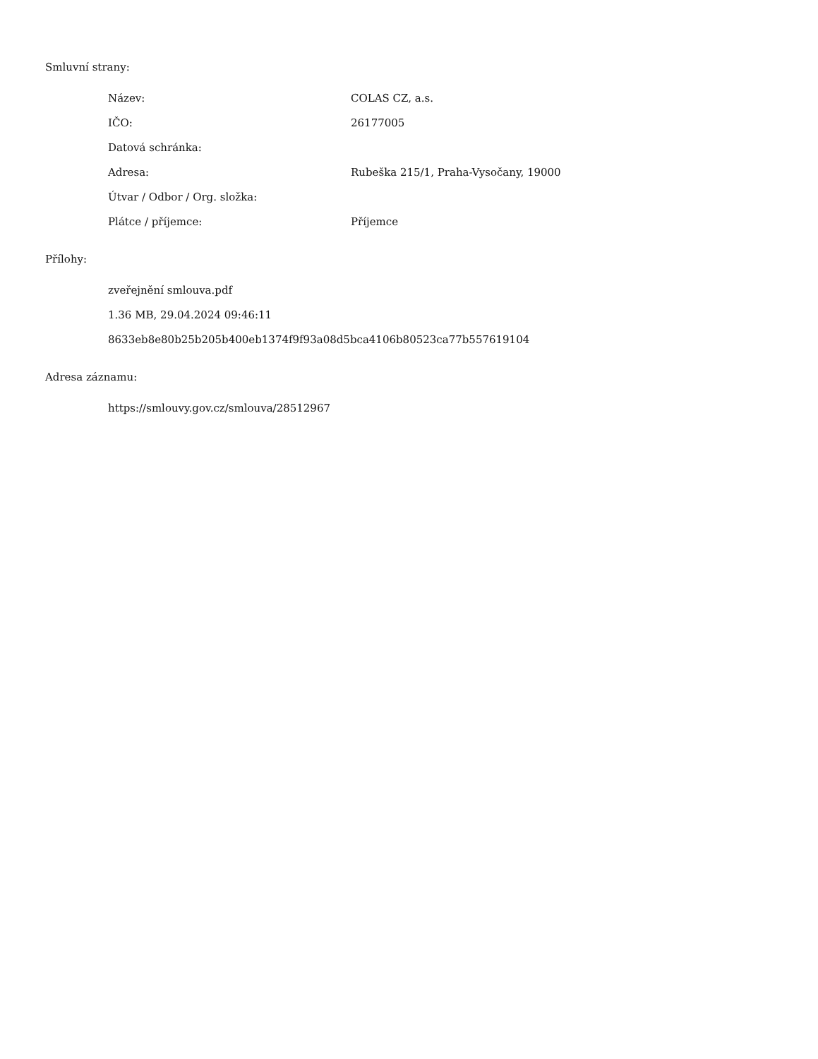Smluvní strany:
| Název: | COLAS CZ, a.s. |
| IČO: | 26177005 |
| Datová schránka: | |
| Adresa: | Rubeška 215/1, Praha-Vysočany, 19000 |
| Útvar / Odbor / Org. složka: | |
| Plátce / příjemce: | Příjemce |
Přílohy:
zveřejnění smlouva.pdf
1.36 MB, 29.04.2024 09:46:11
8633eb8e80b25b205b400eb1374f9f93a08d5bca4106b80523ca77b557619104
Adresa záznamu:
https://smlouvy.gov.cz/smlouva/28512967